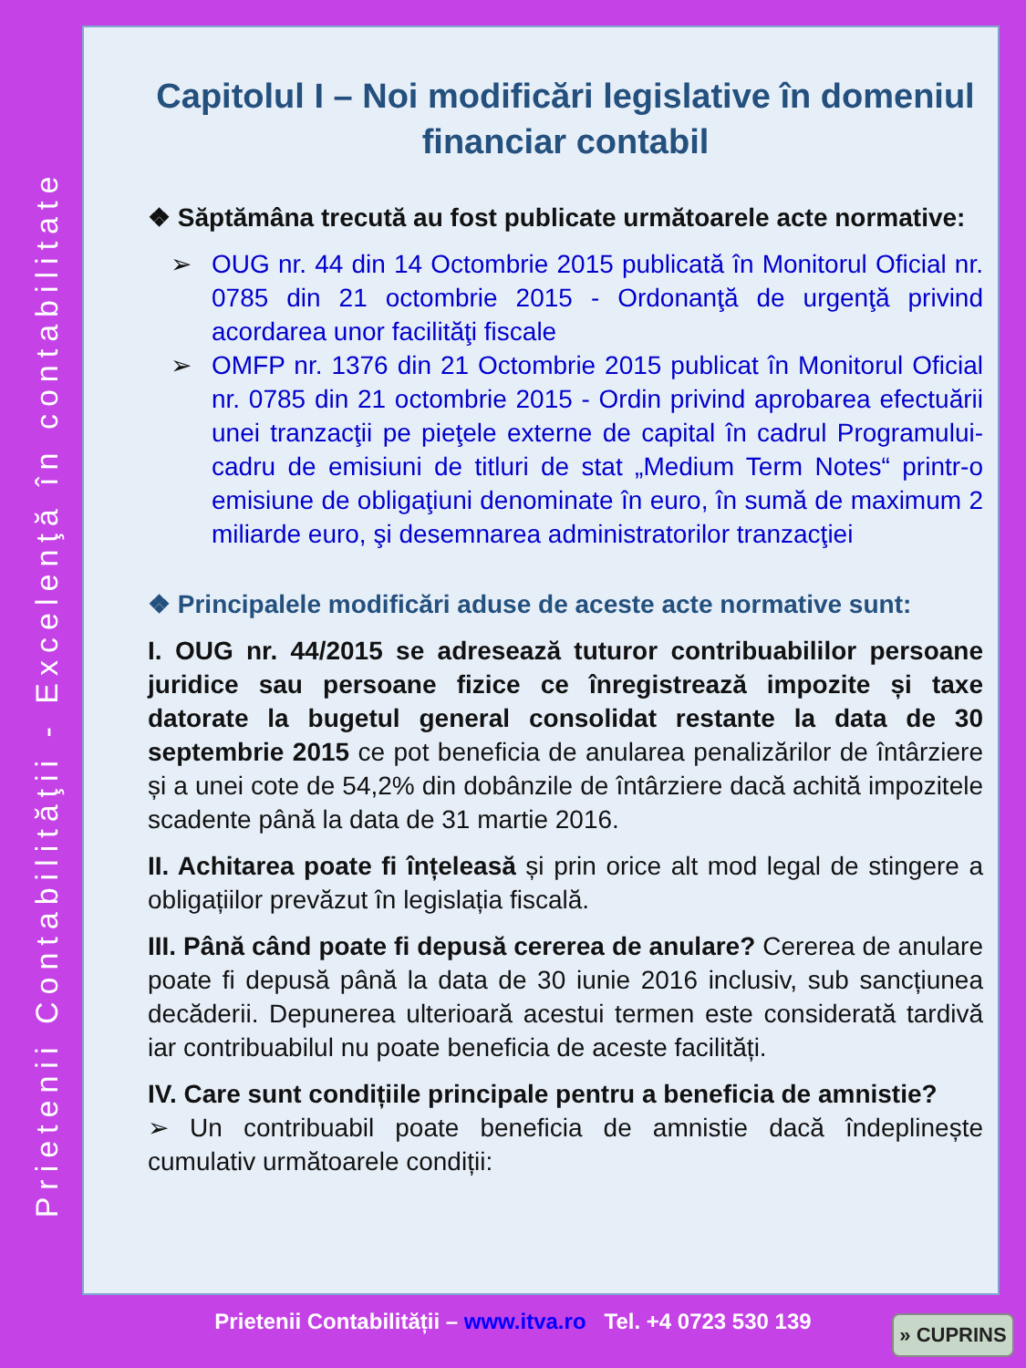Prietenii Contabilităţii - Excelenţă în contabilitate
Capitolul I – Noi modificări legislative în domeniul financiar contabil
❖ Săptămâna trecută au fost publicate următoarele acte normative:
➢ OUG nr. 44 din 14 Octombrie 2015 publicată în Monitorul Oficial nr. 0785 din 21 octombrie 2015 - Ordonanţă de urgenţă privind acordarea unor facilităţi fiscale
➢ OMFP nr. 1376 din 21 Octombrie 2015 publicat în Monitorul Oficial nr. 0785 din 21 octombrie 2015 - Ordin privind aprobarea efectuării unei tranzacţii pe pieţele externe de capital în cadrul Programului-cadru de emisiuni de titluri de stat „Medium Term Notes“ printr-o emisiune de obligaţiuni denominate în euro, în sumă de maximum 2 miliarde euro, şi desemnarea administratorilor tranzacţiei
❖ Principalele modificări aduse de aceste acte normative sunt:
I. OUG nr. 44/2015 se adresează tuturor contribuabililor persoane juridice sau persoane fizice ce înregistrează impozite și taxe datorate la bugetul general consolidat restante la data de 30 septembrie 2015 ce pot beneficia de anularea penalizărilor de întârziere și a unei cote de 54,2% din dobânzile de întârziere dacă achită impozitele scadente până la data de 31 martie 2016.
II. Achitarea poate fi înțeleasă și prin orice alt mod legal de stingere a obligațiilor prevăzut în legislația fiscală.
III. Până când poate fi depusă cererea de anulare? Cererea de anulare poate fi depusă până la data de 30 iunie 2016 inclusiv, sub sancțiunea decăderii. Depunerea ulterioară acestui termen este considerată tardivă iar contribuabilul nu poate beneficia de aceste facilități.
IV. Care sunt condițiile principale pentru a beneficia de amnistie?
➢ Un contribuabil poate beneficia de amnistie dacă îndeplinește cumulativ următoarele condiții:
Prietenii Contabilității – www.itva.ro Tel. +4 0723 530 139 » CUPRINS